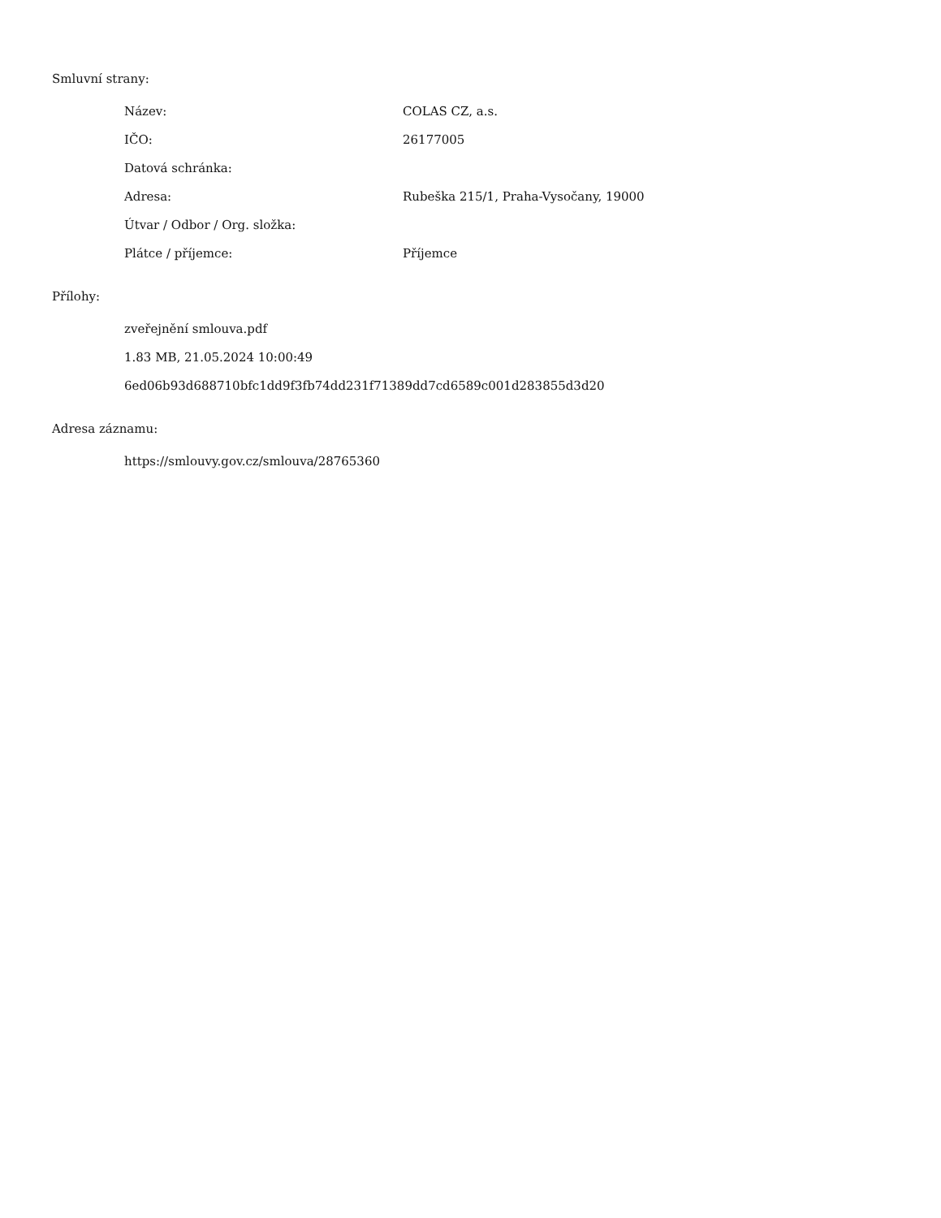Smluvní strany:
| Název: | COLAS CZ, a.s. |
| IČO: | 26177005 |
| Datová schránka: | |
| Adresa: | Rubeška 215/1, Praha-Vysočany, 19000 |
| Útvar / Odbor / Org. složka: | |
| Plátce / příjemce: | Příjemce |
Přílohy:
zveřejnění smlouva.pdf
1.83 MB, 21.05.2024 10:00:49
6ed06b93d688710bfc1dd9f3fb74dd231f71389dd7cd6589c001d283855d3d20
Adresa záznamu:
https://smlouvy.gov.cz/smlouva/28765360